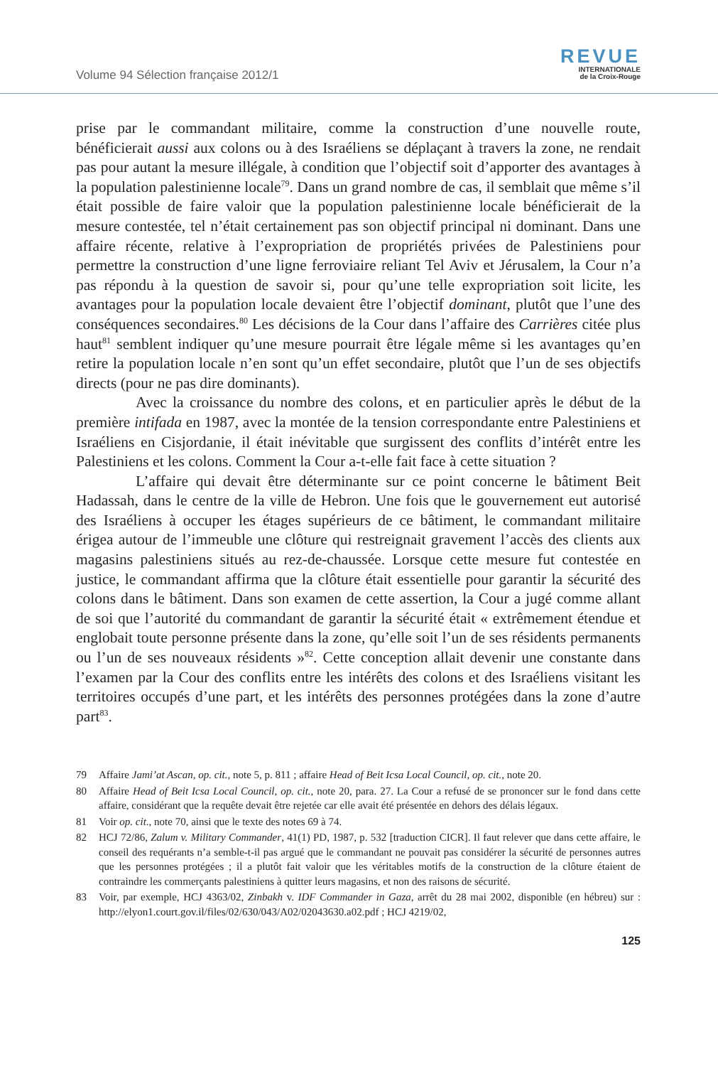Volume 94 Sélection française 2012/1
REVUE
INTERNATIONALE
de la Croix-Rouge
prise par le commandant militaire, comme la construction d’une nouvelle route, bénéficierait aussi aux colons ou à des Israéliens se déplaçant à travers la zone, ne rendait pas pour autant la mesure illégale, à condition que l’objectif soit d’apporter des avantages à la population palestinienne locale<sup>79</sup>. Dans un grand nombre de cas, il semblait que même s’il était possible de faire valoir que la population palestinienne locale bénéficierait de la mesure contestée, tel n’était certainement pas son objectif principal ni dominant. Dans une affaire récente, relative à l’expropriation de propriétés privées de Palestiniens pour permettre la construction d’une ligne ferroviaire reliant Tel Aviv et Jérusalem, la Cour n’a pas répondu à la question de savoir si, pour qu’une telle expropriation soit licite, les avantages pour la population locale devaient être l’objectif dominant, plutôt que l’une des conséquences secondaires.<sup>80</sup> Les décisions de la Cour dans l’affaire des Carrières citée plus haut<sup>81</sup> semblent indiquer qu’une mesure pourrait être légale même si les avantages qu’en retire la population locale n’en sont qu’un effet secondaire, plutôt que l’un de ses objectifs directs (pour ne pas dire dominants).
Avec la croissance du nombre des colons, et en particulier après le début de la première intifada en 1987, avec la montée de la tension correspondante entre Palestiniens et Israéliens en Cisjordanie, il était inévitable que surgissent des conflits d’intérêt entre les Palestiniens et les colons. Comment la Cour a-t-elle fait face à cette situation ?
L’affaire qui devait être déterminante sur ce point concerne le bâtiment Beit Hadassah, dans le centre de la ville de Hebron. Une fois que le gouvernement eut autorisé des Israéliens à occuper les étages supérieurs de ce bâtiment, le commandant militaire érigea autour de l’immeuble une clôture qui restreignait gravement l’accès des clients aux magasins palestiniens situés au rez-de-chaussée. Lorsque cette mesure fut contestée en justice, le commandant affirma que la clôture était essentielle pour garantir la sécurité des colons dans le bâtiment. Dans son examen de cette assertion, la Cour a jugé comme allant de soi que l’autorité du commandant de garantir la sécurité était « extrêmement étendue et englobait toute personne présente dans la zone, qu’elle soit l’un de ses résidents permanents ou l’un de ses nouveaux résidents »<sup>82</sup>. Cette conception allait devenir une constante dans l’examen par la Cour des conflits entre les intérêts des colons et des Israéliens visitant les territoires occupés d’une part, et les intérêts des personnes protégées dans la zone d’autre part<sup>83</sup>.
79 Affaire Jami’at Ascan, op. cit., note 5, p. 811 ; affaire Head of Beit Icsa Local Council, op. cit., note 20.
80 Affaire Head of Beit Icsa Local Council, op. cit., note 20, para. 27. La Cour a refusé de se prononcer sur le fond dans cette affaire, considérant que la requête devait être rejetée car elle avait été présentée en dehors des délais légaux.
81 Voir op. cit., note 70, ainsi que le texte des notes 69 à 74.
82 HCJ 72/86, Zalum v. Military Commander, 41(1) PD, 1987, p. 532 [traduction CICR]. Il faut relever que dans cette affaire, le conseil des requérants n’a semble-t-il pas argué que le commandant ne pouvait pas considérer la sécurité de personnes autres que les personnes protégées ; il a plutôt fait valoir que les véritables motifs de la construction de la clôture étaient de contraindre les commerçants palestiniens à quitter leurs magasins, et non des raisons de sécurité.
83 Voir, par exemple, HCJ 4363/02, Zinbakh v. IDF Commander in Gaza, arrêt du 28 mai 2002, disponible (en hébreu) sur : http://elyon1.court.gov.il/files/02/630/043/A02/02043630.a02.pdf ; HCJ 4219/02,
125